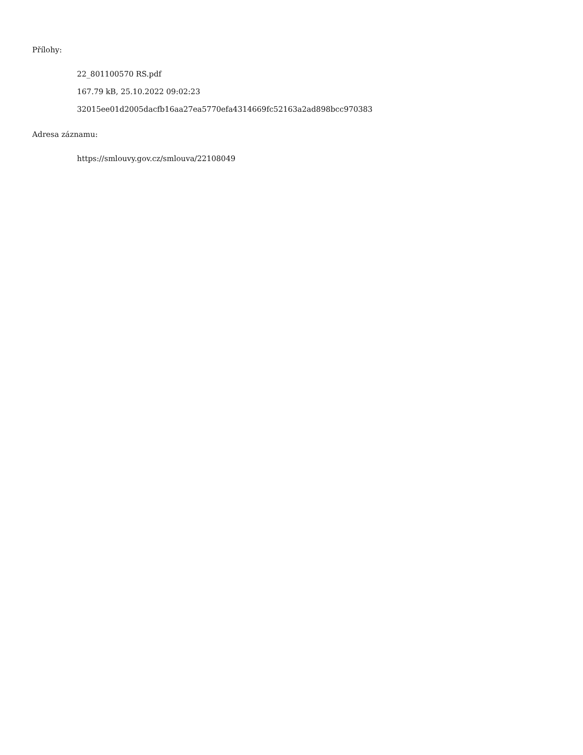Přílohy:
22_801100570 RS.pdf
167.79 kB, 25.10.2022 09:02:23
32015ee01d2005dacfb16aa27ea5770efa4314669fc52163a2ad898bcc970383
Adresa záznamu:
https://smlouvy.gov.cz/smlouva/22108049